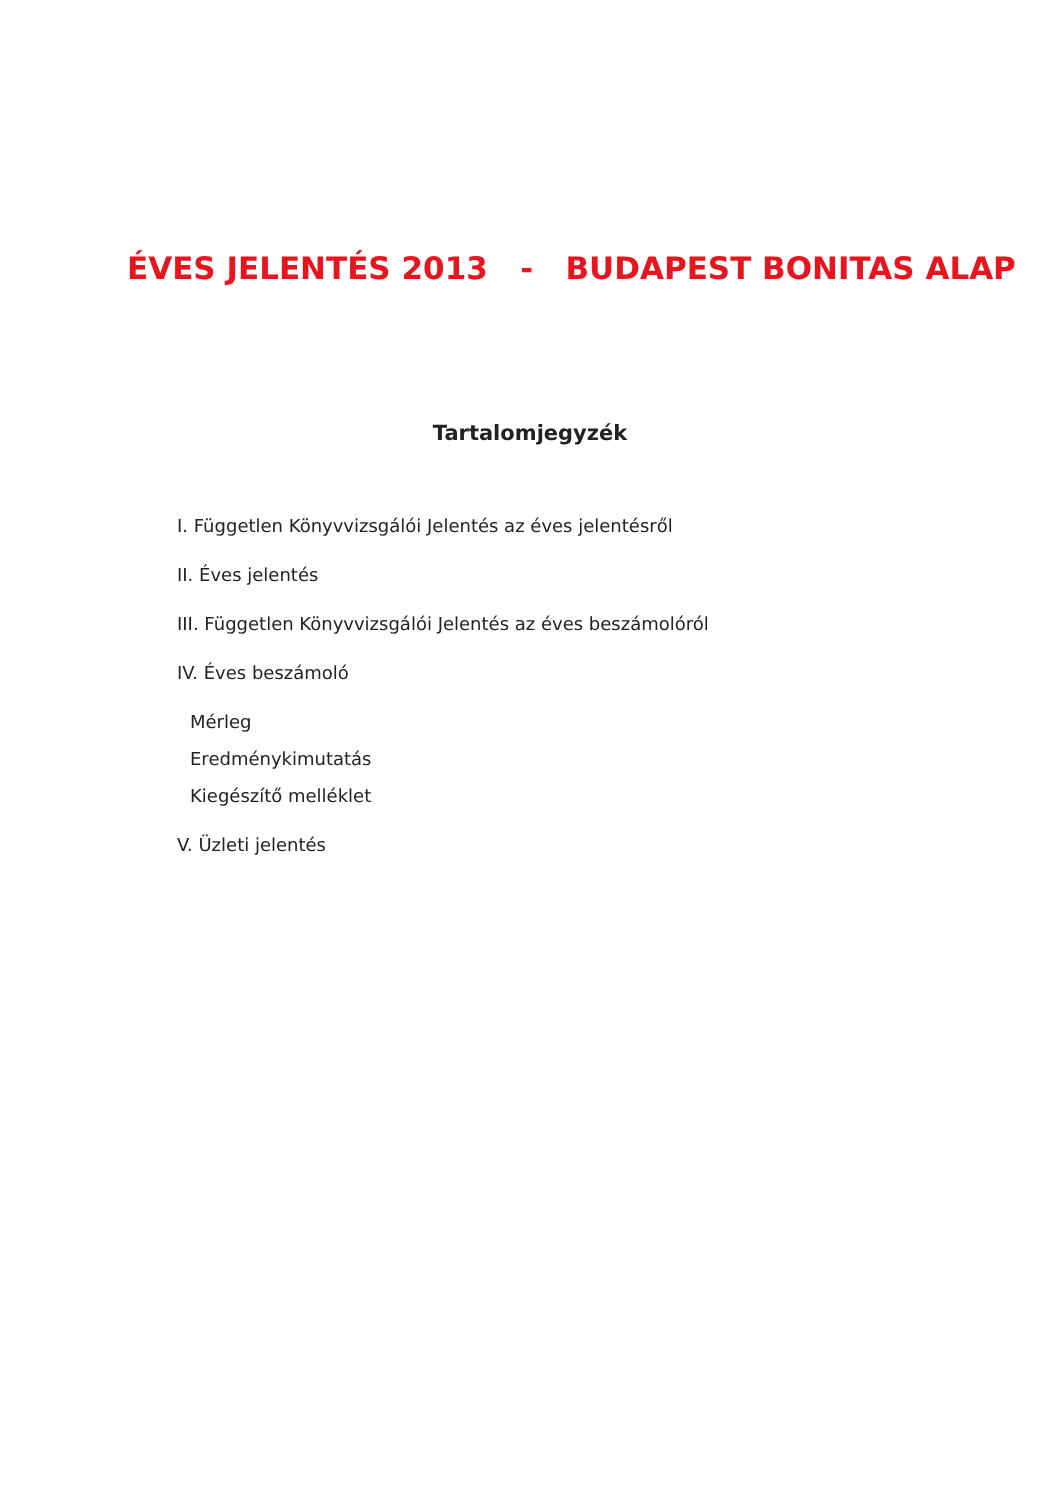ÉVES JELENTÉS 2013 - BUDAPEST BONITAS ALAP
Tartalomjegyzék
I. Független Könyvvizsgálói Jelentés az éves jelentésről
II. Éves jelentés
III. Független Könyvvizsgálói Jelentés az éves beszámolóról
IV. Éves beszámoló
Mérleg
Eredménykimutatás
Kiegészítő melléklet
V. Üzleti jelentés